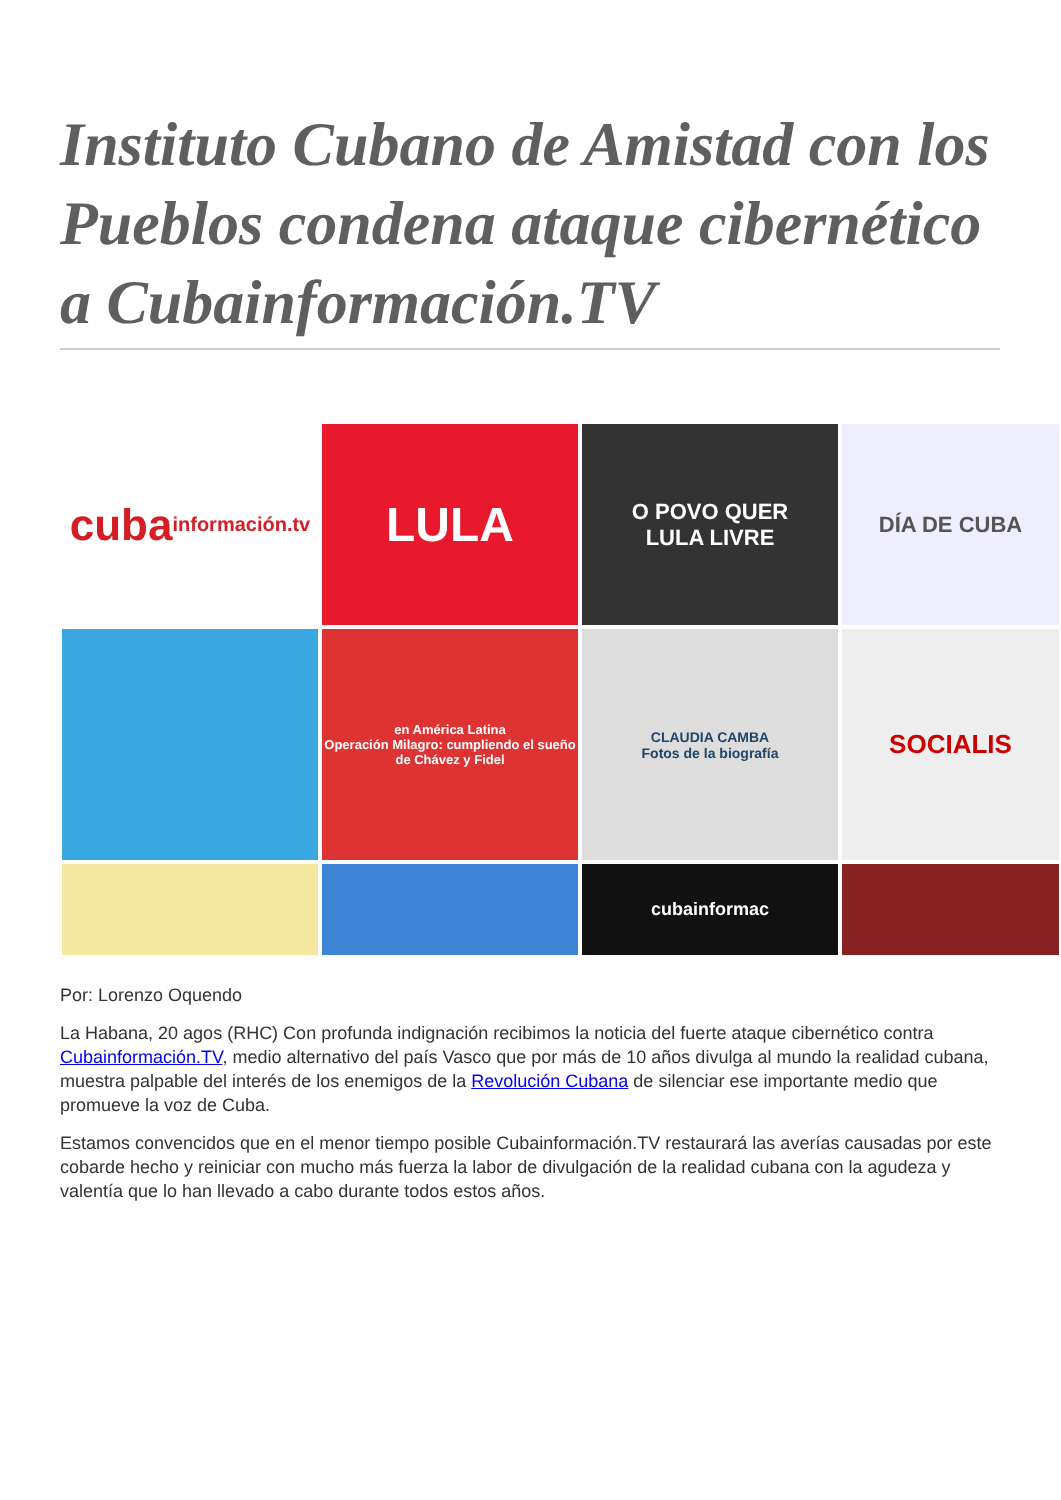Instituto Cubano de Amistad con los Pueblos condena ataque cibernético a Cubainformación.TV
cuba
información.tv
LULA
O POVO QUER
LULA LIVRE
DÍA DE CUBA
en América Latina
Operación Milagro: cumpliendo el sueño de Chávez y Fidel
CLAUDIA CAMBA
Fotos de la biografía
SOCIALIS
cubainformac
Por: Lorenzo Oquendo
La Habana, 20 agos (RHC) Con profunda indignación recibimos la noticia del fuerte ataque cibernético contra Cubainformación.TV, medio alternativo del país Vasco que por más de 10 años divulga al mundo la realidad cubana, muestra palpable del interés de los enemigos de la Revolución Cubana de silenciar ese importante medio que promueve la voz de Cuba.
Estamos convencidos que en el menor tiempo posible Cubainformación.TV restaurará las averías causadas por este cobarde hecho y reiniciar con mucho más fuerza la labor de divulgación de la realidad cubana con la agudeza y valentía que lo han llevado a cabo durante todos estos años.